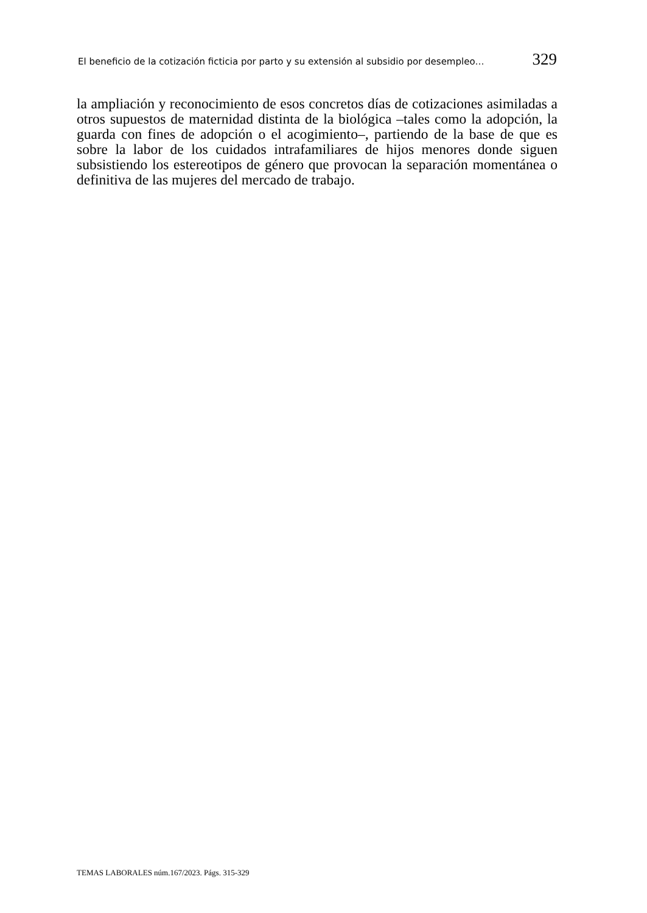El beneficio de la cotización ficticia por parto y su extensión al subsidio por desempleo… 329
la ampliación y reconocimiento de esos concretos días de cotizaciones asimiladas a otros supuestos de maternidad distinta de la biológica –tales como la adopción, la guarda con fines de adopción o el acogimiento–, partiendo de la base de que es sobre la labor de los cuidados intrafamiliares de hijos menores donde siguen subsistiendo los estereotipos de género que provocan la separación momentánea o definitiva de las mujeres del mercado de trabajo.
TEMAS LABORALES núm.167/2023. Págs. 315-329